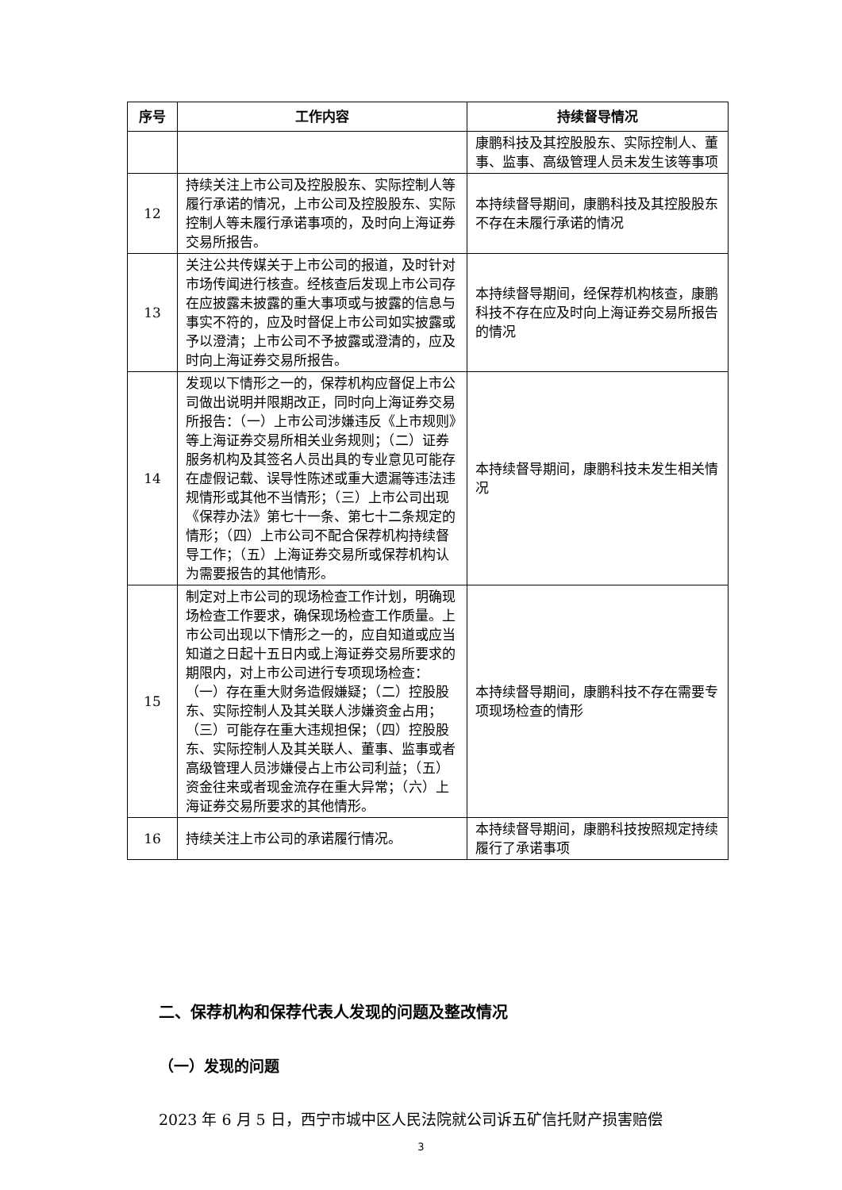| 序号 | 工作内容 | 持续督导情况 |
| --- | --- | --- |
| | | 康鹏科技及其控股股东、实际控制人、董事、监事、高级管理人员未发生该等事项 |
| 12 | 持续关注上市公司及控股股东、实际控制人等履行承诺的情况，上市公司及控股股东、实际控制人等未履行承诺事项的，及时向上海证券交易所报告。 | 本持续督导期间，康鹏科技及其控股股东不存在未履行承诺的情况 |
| 13 | 关注公共传媒关于上市公司的报道，及时针对市场传闻进行核查。经核查后发现上市公司存在应披露未披露的重大事项或与披露的信息与事实不符的，应及时督促上市公司如实披露或予以澄清；上市公司不予披露或澄清的，应及时向上海证券交易所报告。 | 本持续督导期间，经保荐机构核查，康鹏科技不存在应及时向上海证券交易所报告的情况 |
| 14 | 发现以下情形之一的，保荐机构应督促上市公司做出说明并限期改正，同时向上海证券交易所报告：（一）上市公司涉嫌违反《上市规则》等上海证券交易所相关业务规则；（二）证券服务机构及其签名人员出具的专业意见可能存在虚假记载、误导性陈述或重大遗漏等违法违规情形或其他不当情形；（三）上市公司出现《保荐办法》第七十一条、第七十二条规定的情形；（四）上市公司不配合保荐机构持续督导工作；（五）上海证券交易所或保荐机构认为需要报告的其他情形。 | 本持续督导期间，康鹏科技未发生相关情况 |
| 15 | 制定对上市公司的现场检查工作计划，明确现场检查工作要求，确保现场检查工作质量。上市公司出现以下情形之一的，应自知道或应当知道之日起十五日内或上海证券交易所要求的期限内，对上市公司进行专项现场检查： （一）存在重大财务造假嫌疑；（二）控股股东、实际控制人及其关联人涉嫌资金占用；（三）可能存在重大违规担保；（四）控股股东、实际控制人及其关联人、董事、监事或者高级管理人员涉嫌侵占上市公司利益；（五）资金往来或者现金流存在重大异常；（六）上海证券交易所要求的其他情形。 | 本持续督导期间，康鹏科技不存在需要专项现场检查的情形 |
| 16 | 持续关注上市公司的承诺履行情况。 | 本持续督导期间，康鹏科技按照规定持续履行了承诺事项 |
二、保荐机构和保荐代表人发现的问题及整改情况
（一）发现的问题
2023 年 6 月 5 日，西宁市城中区人民法院就公司诉五矿信托财产损害赔偿
3